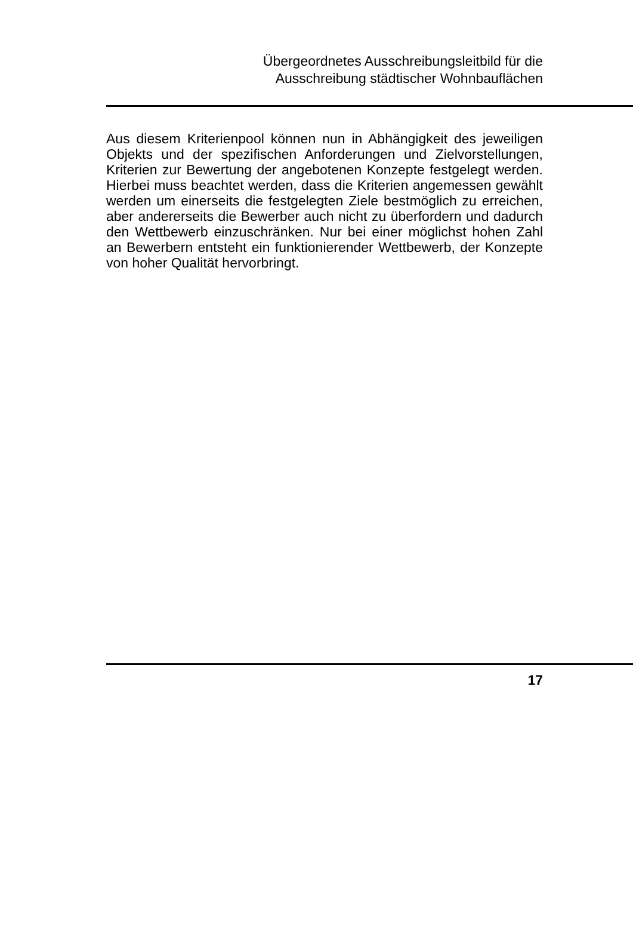Übergeordnetes Ausschreibungsleitbild für die
Ausschreibung städtischer Wohnbauflächen
Aus diesem Kriterienpool können nun in Abhängigkeit des jeweiligen Objekts und der spezifischen Anforderungen und Zielvorstellungen, Kriterien zur Bewertung der angebotenen Konzepte festgelegt werden. Hierbei muss beachtet werden, dass die Kriterien angemessen gewählt werden um einerseits die festgelegten Ziele bestmöglich zu erreichen, aber andererseits die Bewerber auch nicht zu überfordern und dadurch den Wettbewerb einzuschränken. Nur bei einer möglichst hohen Zahl an Bewerbern entsteht ein funktionierender Wettbewerb, der Konzepte von hoher Qualität hervorbringt.
17